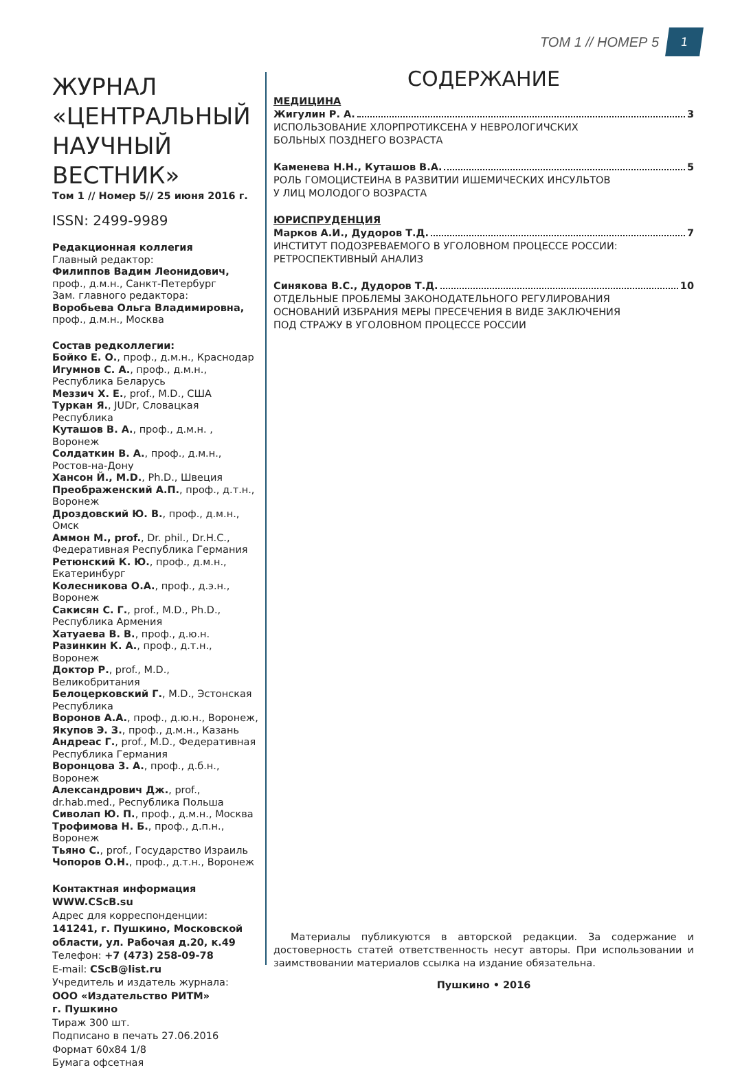ТОМ 1 // НОМЕР 5 1
ЖУРНАЛ «ЦЕНТРАЛЬНЫЙ НАУЧНЫЙ ВЕСТНИК»
Том 1 // Номер 5// 25 июня 2016 г.
ISSN: 2499-9989
Редакционная коллегия
Главный редактор:
Филиппов Вадим Леонидович,
проф., д.м.н., Санкт-Петербург
Зам. главного редактора:
Воробьева Ольга Владимировна,
проф., д.м.н., Москва
Состав редколлегии:
Бойко Е. О., проф., д.м.н., Краснодар
Игумнов С. А., проф., д.м.н., Республика Беларусь
Меззич Х. Е., prof., M.D., США
Туркан Я., JUDr, Словацкая Республика
Куташов В. А., проф., д.м.н. , Воронеж
Солдаткин В. А., проф., д.м.н., Ростов-на-Дону
Хансон Й., M.D., Ph.D., Швеция
Преображенский А.П., проф., д.т.н., Воронеж
Дроздовский Ю. В., проф., д.м.н., Омск
Аммон М., prof., Dr. phil., Dr.H.C., Федеративная Республика Германия
Ретюнский К. Ю., проф., д.м.н., Екатеринбург
Колесникова О.А., проф., д.э.н., Воронеж
Сакисян С. Г., prof., M.D., Ph.D., Республика Армения
Хатуаева В. В., проф., д.ю.н.
Разинкин К. А., проф., д.т.н., Воронеж
Доктор Р., prof., M.D., Великобритания
Белоцерковский Г., M.D., Эстонская Республика
Воронов А.А., проф., д.ю.н., Воронеж,
Якупов Э. З., проф., д.м.н., Казань
Андреас Г., prof., M.D., Федеративная Республика Германия
Воронцова З. А., проф., д.б.н., Воронеж
Александрович Дж., prof., dr.hab.med., Республика Польша
Сиволап Ю. П., проф., д.м.н., Москва
Трофимова Н. Б., проф., д.п.н., Воронеж
Тьяно С., prof., Государство Израиль
Чопоров О.Н., проф., д.т.н., Воронеж
Контактная информация
WWW.CScB.su
Адрес для корреспонденции:
141241, г. Пушкино, Московской области, ул. Рабочая д.20, к.49
Телефон: +7 (473) 258-09-78
E-mail: CScB@list.ru
Учредитель и издатель журнала:
ООО «Издательство РИТМ»
г. Пушкино
Тираж 300 шт.
Подписано в печать 27.06.2016
Формат 60х84 1/8
Бумага офсетная
СОДЕРЖАНИЕ
МЕДИЦИНА
Жигулин Р. А. 3
ИСПОЛЬЗОВАНИЕ ХЛОРПРОТИКСЕНА У НЕВРОЛОГИЧСКИХ
БОЛЬНЫХ ПОЗДНЕГО ВОЗРАСТА
Каменева Н.Н., Куташов В.А. 5
РОЛЬ ГОМОЦИСТЕИНА В РАЗВИТИИ ИШЕМИЧЕСКИХ ИНСУЛЬТОВ
У ЛИЦ МОЛОДОГО ВОЗРАСТА
ЮРИСПРУДЕНЦИЯ
Марков А.И., Дудоров Т.Д. 7
ИНСТИТУТ ПОДОЗРЕВАЕМОГО В УГОЛОВНОМ ПРОЦЕССЕ РОССИИ:
РЕТРОСПЕКТИВНЫЙ АНАЛИЗ
Синякова В.С., Дудоров Т.Д. 10
ОТДЕЛЬНЫЕ ПРОБЛЕМЫ ЗАКОНОДАТЕЛЬНОГО РЕГУЛИРОВАНИЯ
ОСНОВАНИЙ ИЗБРАНИЯ МЕРЫ ПРЕСЕЧЕНИЯ В ВИДЕ ЗАКЛЮЧЕНИЯ
ПОД СТРАЖУ В УГОЛОВНОМ ПРОЦЕССЕ РОССИИ
Материалы публикуются в авторской редакции. За содержание и достоверность статей ответственность несут авторы. При использовании и заимствовании материалов ссылка на издание обязательна.
Пушкино • 2016